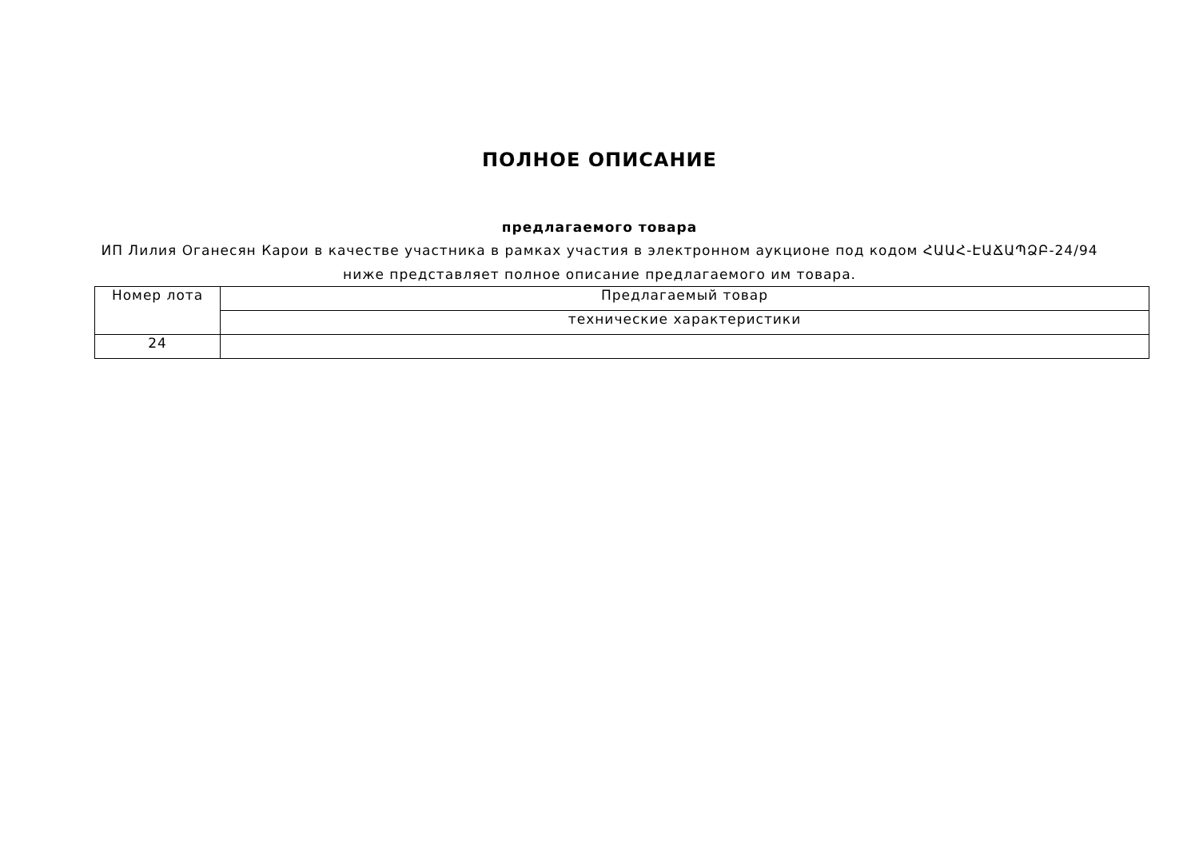ПОЛНОЕ ОПИСАНИЕ
предлагаемого товара
ИП Лилия Оганесян Карои в качестве участника в рамках участия в электронном аукционе под кодом ՀԱԱՀ-ԷԱՃԱՊՁԲ-24/94
ниже представляет полное описание предлагаемого им товара.
| Номер лота | Предлагаемый товар |
| | технические характеристики |
| 24 | |